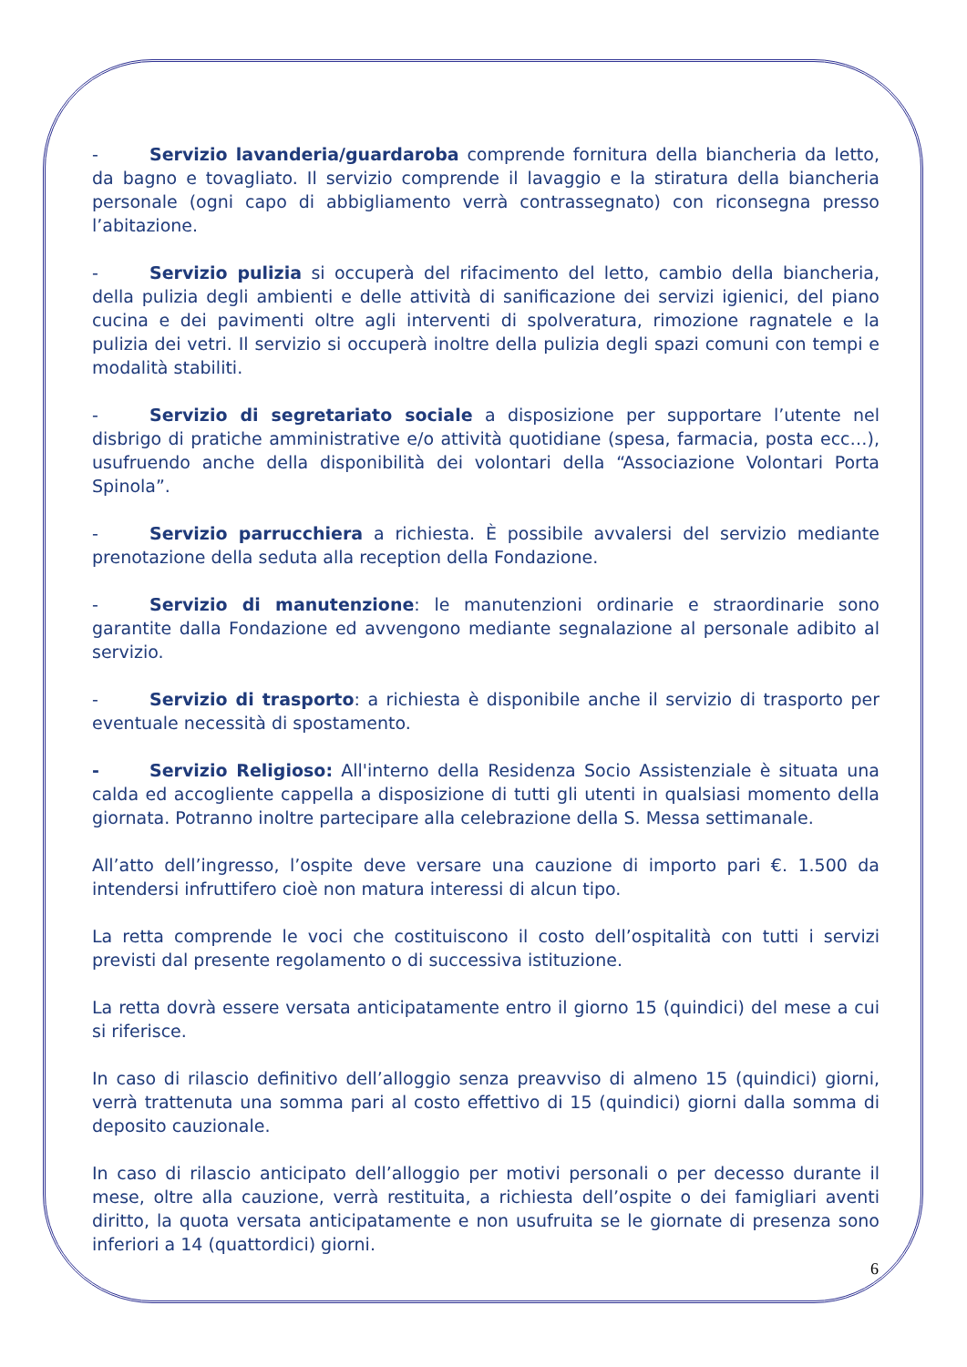- Servizio lavanderia/guardaroba comprende fornitura della biancheria da letto, da bagno e tovagliato. Il servizio comprende il lavaggio e la stiratura della biancheria personale (ogni capo di abbigliamento verrà contrassegnato) con riconsegna presso l’abitazione.
- Servizio pulizia si occuperà del rifacimento del letto, cambio della biancheria, della pulizia degli ambienti e delle attività di sanificazione dei servizi igienici, del piano cucina e dei pavimenti oltre agli interventi di spolveratura, rimozione ragnatele e la pulizia dei vetri. Il servizio si occuperà inoltre della pulizia degli spazi comuni con tempi e modalità stabiliti.
- Servizio di segretariato sociale a disposizione per supportare l’utente nel disbrigo di pratiche amministrative e/o attività quotidiane (spesa, farmacia, posta ecc…), usufruendo anche della disponibilità dei volontari della “Associazione Volontari Porta Spinola”.
- Servizio parrucchiera a richiesta. È possibile avvalersi del servizio mediante prenotazione della seduta alla reception della Fondazione.
- Servizio di manutenzione: le manutenzioni ordinarie e straordinarie sono garantite dalla Fondazione ed avvengono mediante segnalazione al personale adibito al servizio.
- Servizio di trasporto: a richiesta è disponibile anche il servizio di trasporto per eventuale necessità di spostamento.
- Servizio Religioso: All'interno della Residenza Socio Assistenziale è situata una calda ed accogliente cappella a disposizione di tutti gli utenti in qualsiasi momento della giornata. Potranno inoltre partecipare alla celebrazione della S. Messa settimanale.
All’atto dell’ingresso, l’ospite deve versare una cauzione di importo pari €. 1.500 da intendersi infruttifero cioè non matura interessi di alcun tipo.
La retta comprende le voci che costituiscono il costo dell’ospitalità con tutti i servizi previsti dal presente regolamento o di successiva istituzione.
La retta dovrà essere versata anticipatamente entro il giorno 15 (quindici) del mese a cui si riferisce.
In caso di rilascio definitivo dell’alloggio senza preavviso di almeno 15 (quindici) giorni, verrà trattenuta una somma pari al costo effettivo di 15 (quindici) giorni dalla somma di deposito cauzionale.
In caso di rilascio anticipato dell’alloggio per motivi personali o per decesso durante il mese, oltre alla cauzione, verrà restituita, a richiesta dell’ospite o dei famigliari aventi diritto, la quota versata anticipatamente e non usufruita se le giornate di presenza sono inferiori a 14 (quattordici) giorni.
6